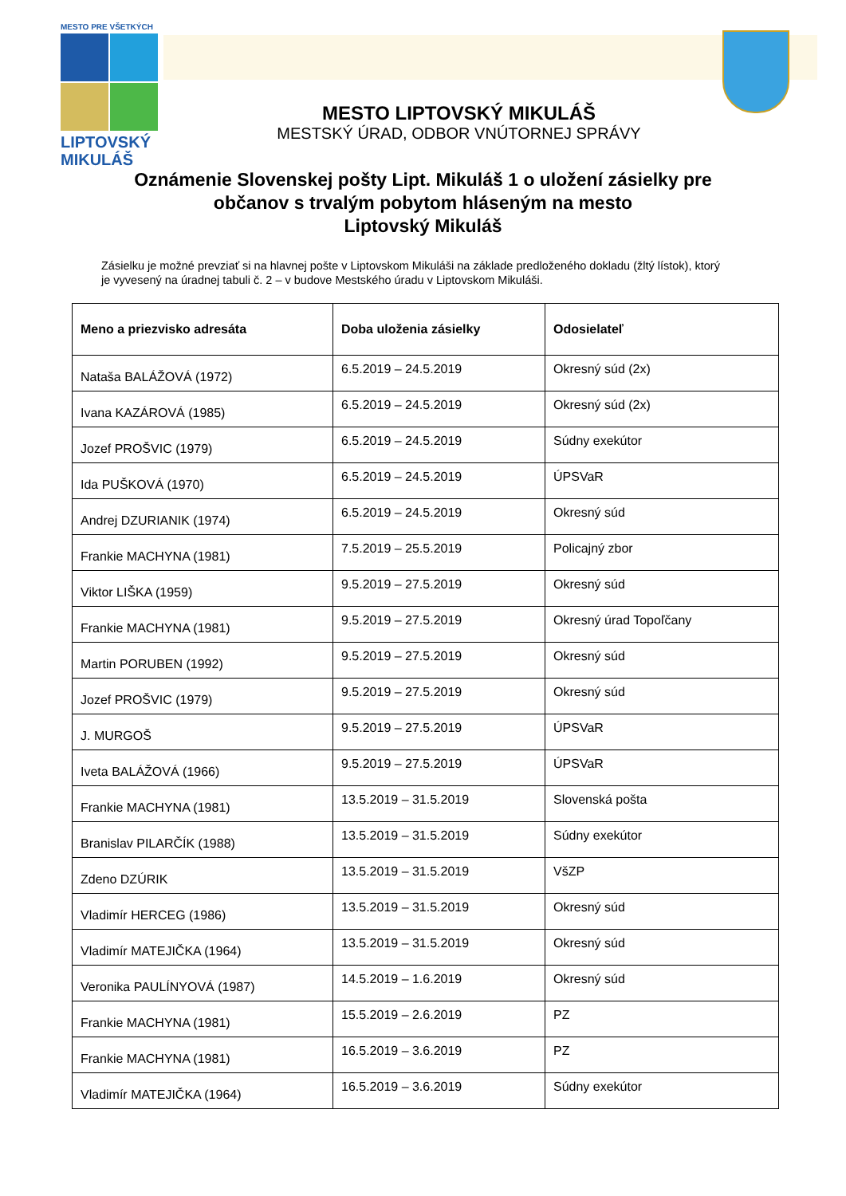MESTO PRE VŠETKÝCH
LIPTOVSKÝ
MIKULÁŠ
MESTO LIPTOVSKÝ MIKULÁŠ
MESTSKÝ ÚRAD, ODBOR VNÚTORNEJ SPRÁVY
Oznámenie Slovenskej pošty Lipt. Mikuláš 1 o uložení zásielky pre
občanov s trvalým pobytom hláseným na mesto
Liptovský Mikuláš
Zásielku je možné prevziať si na hlavnej pošte v Liptovskom Mikuláši na základe predloženého dokladu (žltý lístok), ktorý je vyvesený na úradnej tabuli č. 2 – v budove Mestského úradu v Liptovskom Mikuláši.
| Meno a priezvisko adresáta | Doba uloženia zásielky | Odosielateľ |
| --- | --- | --- |
| Nataša BALÁŽOVÁ (1972) | 6.5.2019 – 24.5.2019 | Okresný súd (2x) |
| Ivana KAZÁROVÁ (1985) | 6.5.2019 – 24.5.2019 | Okresný súd (2x) |
| Jozef PROŠVIC (1979) | 6.5.2019 – 24.5.2019 | Súdny exekútor |
| Ida PUŠKOVÁ (1970) | 6.5.2019 – 24.5.2019 | ÚPSVaR |
| Andrej DZURIANIK (1974) | 6.5.2019 – 24.5.2019 | Okresný súd |
| Frankie MACHYNA (1981) | 7.5.2019 – 25.5.2019 | Policajný zbor |
| Viktor LIŠKA (1959) | 9.5.2019 – 27.5.2019 | Okresný súd |
| Frankie MACHYNA (1981) | 9.5.2019 – 27.5.2019 | Okresný úrad Topoľčany |
| Martin PORUBEN (1992) | 9.5.2019 – 27.5.2019 | Okresný súd |
| Jozef PROŠVIC (1979) | 9.5.2019 – 27.5.2019 | Okresný súd |
| J. MURGOŠ | 9.5.2019 – 27.5.2019 | ÚPSVaR |
| Iveta BALÁŽOVÁ (1966) | 9.5.2019 – 27.5.2019 | ÚPSVaR |
| Frankie MACHYNA (1981) | 13.5.2019 – 31.5.2019 | Slovenská pošta |
| Branislav PILARČÍK (1988) | 13.5.2019 – 31.5.2019 | Súdny exekútor |
| Zdeno DZÚRIK | 13.5.2019 – 31.5.2019 | VšZP |
| Vladimír HERCEG (1986) | 13.5.2019 – 31.5.2019 | Okresný súd |
| Vladimír MATEJIČKA (1964) | 13.5.2019 – 31.5.2019 | Okresný súd |
| Veronika PAULÍNYOVÁ (1987) | 14.5.2019 – 1.6.2019 | Okresný súd |
| Frankie MACHYNA (1981) | 15.5.2019 – 2.6.2019 | PZ |
| Frankie MACHYNA (1981) | 16.5.2019 – 3.6.2019 | PZ |
| Vladimír MATEJIČKA (1964) | 16.5.2019 – 3.6.2019 | Súdny exekútor |